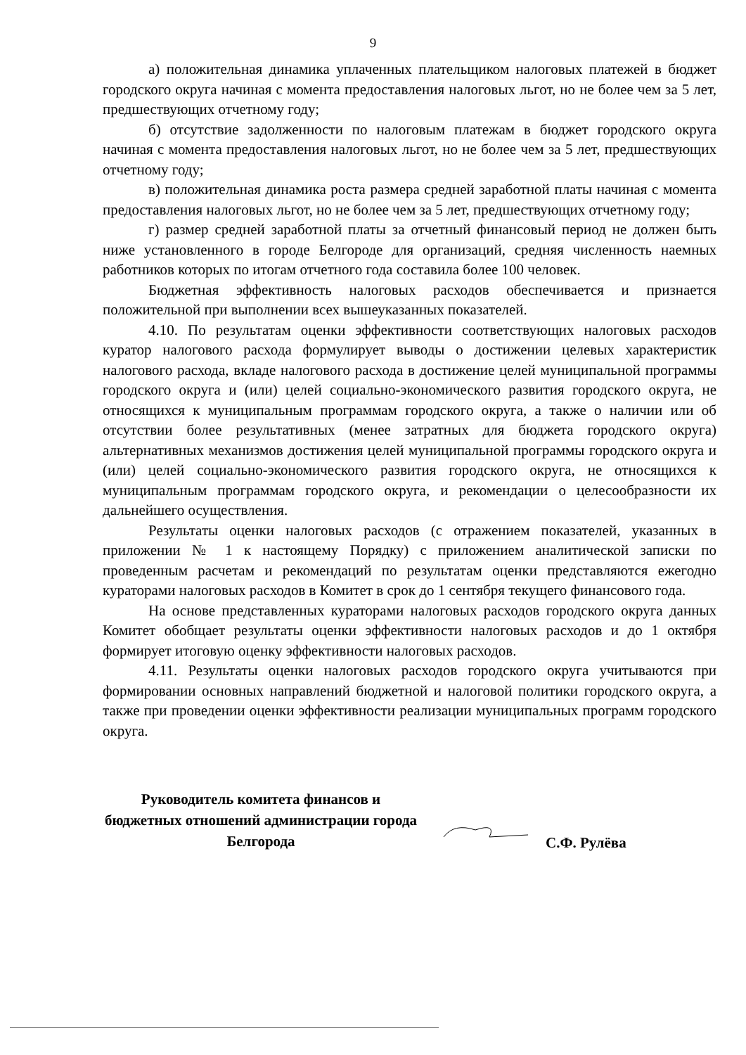9
а) положительная динамика уплаченных плательщиком налоговых платежей в бюджет городского округа начиная с момента предоставления налоговых льгот, но не более чем за 5 лет, предшествующих отчетному году;
б) отсутствие задолженности по налоговым платежам в бюджет городского округа начиная с момента предоставления налоговых льгот, но не более чем за 5 лет, предшествующих отчетному году;
в) положительная динамика роста размера средней заработной платы начиная с момента предоставления налоговых льгот, но не более чем за 5 лет, предшествующих отчетному году;
г) размер средней заработной платы за отчетный финансовый период не должен быть ниже установленного в городе Белгороде для организаций, средняя численность наемных работников которых по итогам отчетного года составила более 100 человек.
Бюджетная эффективность налоговых расходов обеспечивается и признается положительной при выполнении всех вышеуказанных показателей.
4.10. По результатам оценки эффективности соответствующих налоговых расходов куратор налогового расхода формулирует выводы о достижении целевых характеристик налогового расхода, вкладе налогового расхода в достижение целей муниципальной программы городского округа и (или) целей социально-экономического развития городского округа, не относящихся к муниципальным программам городского округа, а также о наличии или об отсутствии более результативных (менее затратных для бюджета городского округа) альтернативных механизмов достижения целей муниципальной программы городского округа и (или) целей социально-экономического развития городского округа, не относящихся к муниципальным программам городского округа, и рекомендации о целесообразности их дальнейшего осуществления.
Результаты оценки налоговых расходов (с отражением показателей, указанных в приложении № 1 к настоящему Порядку) с приложением аналитической записки по проведенным расчетам и рекомендаций по результатам оценки представляются ежегодно кураторами налоговых расходов в Комитет в срок до 1 сентября текущего финансового года.
На основе представленных кураторами налоговых расходов городского округа данных Комитет обобщает результаты оценки эффективности налоговых расходов и до 1 октября формирует итоговую оценку эффективности налоговых расходов.
4.11. Результаты оценки налоговых расходов городского округа учитываются при формировании основных направлений бюджетной и налоговой политики городского округа, а также при проведении оценки эффективности реализации муниципальных программ городского округа.
Руководитель комитета финансов и бюджетных отношений администрации города Белгорода
С.Ф. Рулёва